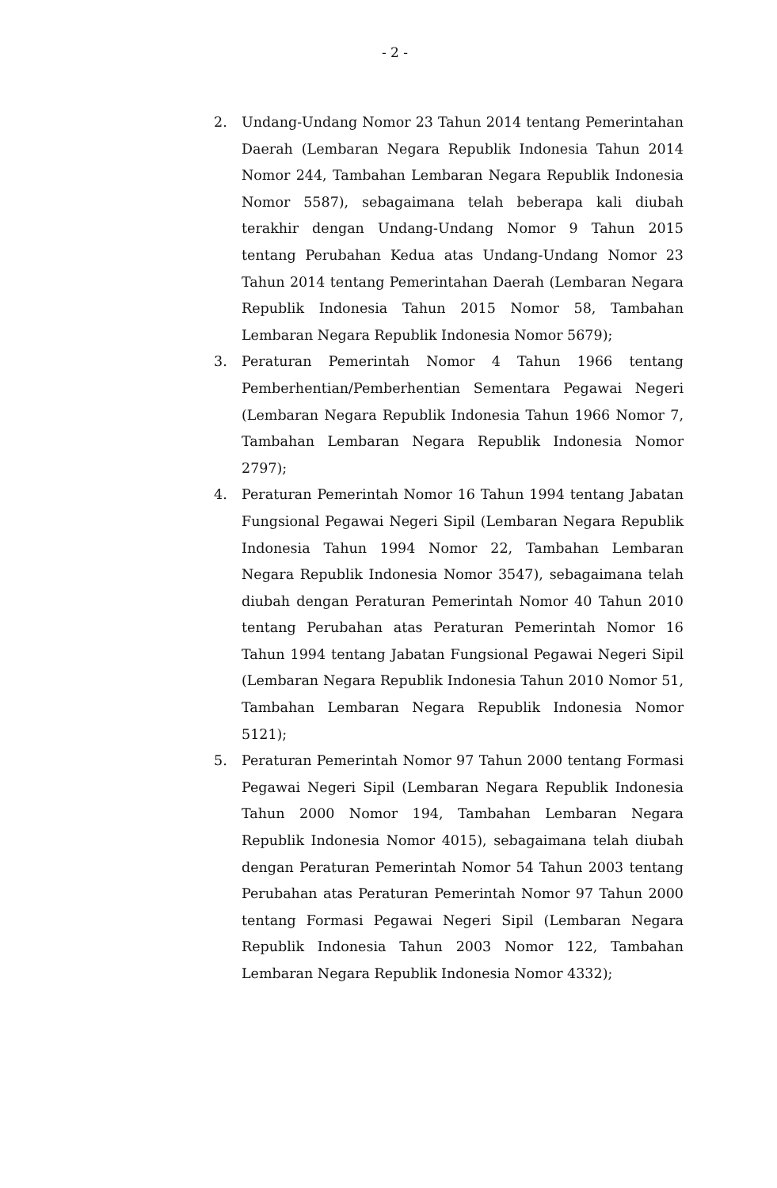- 2 -
2. Undang-Undang Nomor 23 Tahun 2014 tentang Pemerintahan Daerah (Lembaran Negara Republik Indonesia Tahun 2014 Nomor 244, Tambahan Lembaran Negara Republik Indonesia Nomor 5587), sebagaimana telah beberapa kali diubah terakhir dengan Undang-Undang Nomor 9 Tahun 2015 tentang Perubahan Kedua atas Undang-Undang Nomor 23 Tahun 2014 tentang Pemerintahan Daerah (Lembaran Negara Republik Indonesia Tahun 2015 Nomor 58, Tambahan Lembaran Negara Republik Indonesia Nomor 5679);
3. Peraturan Pemerintah Nomor 4 Tahun 1966 tentang Pemberhentian/Pemberhentian Sementara Pegawai Negeri (Lembaran Negara Republik Indonesia Tahun 1966 Nomor 7, Tambahan Lembaran Negara Republik Indonesia Nomor 2797);
4. Peraturan Pemerintah Nomor 16 Tahun 1994 tentang Jabatan Fungsional Pegawai Negeri Sipil (Lembaran Negara Republik Indonesia Tahun 1994 Nomor 22, Tambahan Lembaran Negara Republik Indonesia Nomor 3547), sebagaimana telah diubah dengan Peraturan Pemerintah Nomor 40 Tahun 2010 tentang Perubahan atas Peraturan Pemerintah Nomor 16 Tahun 1994 tentang Jabatan Fungsional Pegawai Negeri Sipil (Lembaran Negara Republik Indonesia Tahun 2010 Nomor 51, Tambahan Lembaran Negara Republik Indonesia Nomor 5121);
5. Peraturan Pemerintah Nomor 97 Tahun 2000 tentang Formasi Pegawai Negeri Sipil (Lembaran Negara Republik Indonesia Tahun 2000 Nomor 194, Tambahan Lembaran Negara Republik Indonesia Nomor 4015), sebagaimana telah diubah dengan Peraturan Pemerintah Nomor 54 Tahun 2003 tentang Perubahan atas Peraturan Pemerintah Nomor 97 Tahun 2000 tentang Formasi Pegawai Negeri Sipil (Lembaran Negara Republik Indonesia Tahun 2003 Nomor 122, Tambahan Lembaran Negara Republik Indonesia Nomor 4332);